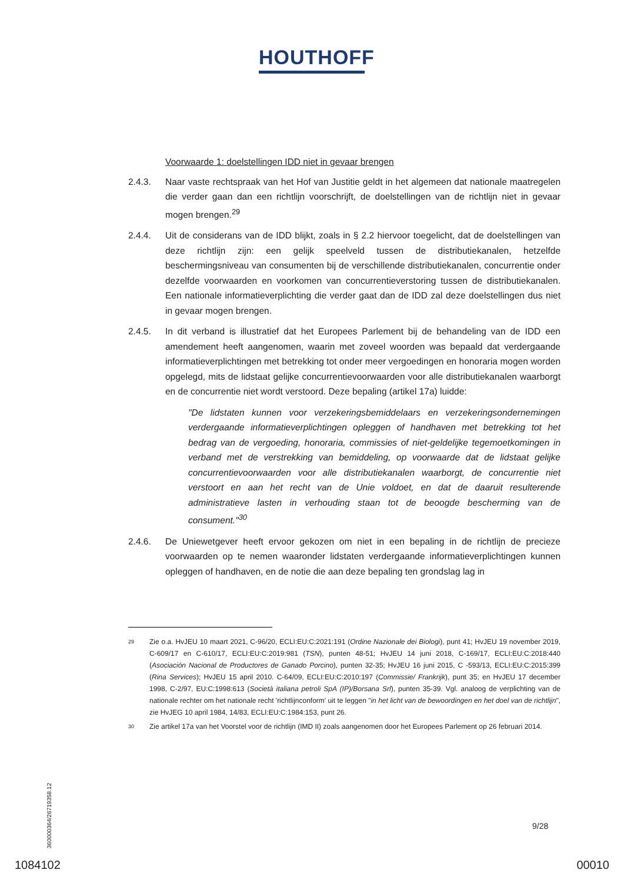HOUTHOFF
Voorwaarde 1: doelstellingen IDD niet in gevaar brengen
2.4.3. Naar vaste rechtspraak van het Hof van Justitie geldt in het algemeen dat nationale maatregelen die verder gaan dan een richtlijn voorschrijft, de doelstellingen van de richtlijn niet in gevaar mogen brengen.<sup>29</sup>
2.4.4. Uit de considerans van de IDD blijkt, zoals in § 2.2 hiervoor toegelicht, dat de doelstellingen van deze richtlijn zijn: een gelijk speelveld tussen de distributiekanalen, hetzelfde beschermingsniveau van consumenten bij de verschillende distributiekanalen, concurrentie onder dezelfde voorwaarden en voorkomen van concurrentieverstoring tussen de distributiekanalen. Een nationale informatieverplichting die verder gaat dan de IDD zal deze doelstellingen dus niet in gevaar mogen brengen.
2.4.5. In dit verband is illustratief dat het Europees Parlement bij de behandeling van de IDD een amendement heeft aangenomen, waarin met zoveel woorden was bepaald dat verdergaande informatieverplichtingen met betrekking tot onder meer vergoedingen en honoraria mogen worden opgelegd, mits de lidstaat gelijke concurrentievoorwaarden voor alle distributiekanalen waarborgt en de concurrentie niet wordt verstoord. Deze bepaling (artikel 17a) luidde:
"De lidstaten kunnen voor verzekeringsbemiddelaars en verzekeringsondernemingen verdergaande informatieverplichtingen opleggen of handhaven met betrekking tot het bedrag van de vergoeding, honoraria, commissies of niet-geldelijke tegemoetkomingen in verband met de verstrekking van bemiddeling, op voorwaarde dat de lidstaat gelijke concurrentievoorwaarden voor alle distributiekanalen waarborgt, de concurrentie niet verstoort en aan het recht van de Unie voldoet, en dat de daaruit resulterende administratieve lasten in verhouding staan tot de beoogde bescherming van de consument."<sup>30</sup>
2.4.6. De Uniewetgever heeft ervoor gekozen om niet in een bepaling in de richtlijn de precieze voorwaarden op te nemen waaronder lidstaten verdergaande informatieverplichtingen kunnen opleggen of handhaven, en de notie die aan deze bepaling ten grondslag lag in
29
Zie o.a. HvJEU 10 maart 2021, C-96/20, ECLI:EU:C:2021:191 (Ordine Nazionale dei Biologi), punt 41; HvJEU 19 november 2019, C-609/17 en C-610/17, ECLI:EU:C:2019:981 (TSN), punten 48-51; HvJEU 14 juni 2018, C-169/17, ECLI:EU:C:2018:440 (Asociación Nacional de Productores de Ganado Porcino), punten 32-35; HvJEU 16 juni 2015, C -593/13, ECLI:EU:C:2015:399 (Rina Services); HvJEU 15 april 2010. C-64/09, ECLI:EU:C:2010:197 (Commissie/ Frankrijk), punt 35; en HvJEU 17 december 1998, C-2/97, EU:C:1998:613 (Società italiana petroli SpA (IP)/Borsana Srl), punten 35-39. Vgl. analoog de verplichting van de nationale rechter om het nationale recht 'richtlijnconform' uit te leggen "in het licht van de bewoordingen en het doel van de richtlijn", zie HvJEG 10 april 1984, 14/83, ECLI:EU:C:1984:153, punt 26.
30
Zie artikel 17a van het Voorstel voor de richtlijn (IMD II) zoals aangenomen door het Europees Parlement op 26 februari 2014.
360000364/26719358.12
9/28
1084102 00010